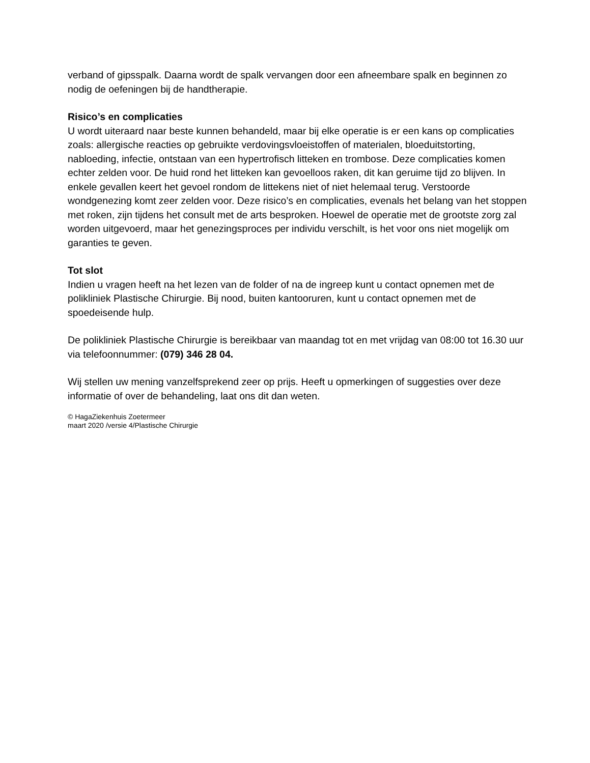verband of gipsspalk. Daarna wordt de spalk vervangen door een afneembare spalk en beginnen zo nodig de oefeningen bij de handtherapie.
Risico’s en complicaties
U wordt uiteraard naar beste kunnen behandeld, maar bij elke operatie is er een kans op complicaties zoals: allergische reacties op gebruikte verdovingsvloeistoffen of materialen, bloeduitstorting, nabloeding, infectie, ontstaan van een hypertrofisch litteken en trombose. Deze complicaties komen echter zelden voor. De huid rond het litteken kan gevoelloos raken, dit kan geruime tijd zo blijven. In enkele gevallen keert het gevoel rondom de littekens niet of niet helemaal terug. Verstoorde wondgenezing komt zeer zelden voor. Deze risico’s en complicaties, evenals het belang van het stoppen met roken, zijn tijdens het consult met de arts besproken. Hoewel de operatie met de grootste zorg zal worden uitgevoerd, maar het genezingsproces per individu verschilt, is het voor ons niet mogelijk om garanties te geven.
Tot slot
Indien u vragen heeft na het lezen van de folder of na de ingreep kunt u contact opnemen met de polikliniek Plastische Chirurgie. Bij nood, buiten kantooruren, kunt u contact opnemen met de spoedeisende hulp.
De polikliniek Plastische Chirurgie is bereikbaar van maandag tot en met vrijdag van 08:00 tot 16.30 uur via telefoonnummer: (079) 346 28 04.
Wij stellen uw mening vanzelfsprekend zeer op prijs. Heeft u opmerkingen of suggesties over deze informatie of over de behandeling, laat ons dit dan weten.
© HagaZiekenhuis Zoetermeer
maart 2020 /versie 4/Plastische Chirurgie